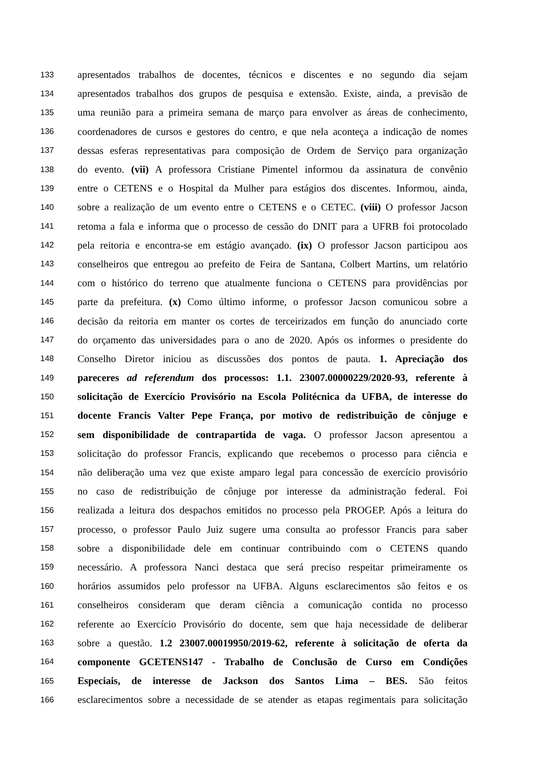133 apresentados trabalhos de docentes, técnicos e discentes e no segundo dia sejam
134 apresentados trabalhos dos grupos de pesquisa e extensão. Existe, ainda, a previsão de
135 uma reunião para a primeira semana de março para envolver as áreas de conhecimento,
136 coordenadores de cursos e gestores do centro, e que nela aconteça a indicação de nomes
137 dessas esferas representativas para composição de Ordem de Serviço para organização
138 do evento. (vii) A professora Cristiane Pimentel informou da assinatura de convênio
139 entre o CETENS e o Hospital da Mulher para estágios dos discentes. Informou, ainda,
140 sobre a realização de um evento entre o CETENS e o CETEC. (viii) O professor Jacson
141 retoma a fala e informa que o processo de cessão do DNIT para a UFRB foi protocolado
142 pela reitoria e encontra-se em estágio avançado. (ix) O professor Jacson participou aos
143 conselheiros que entregou ao prefeito de Feira de Santana, Colbert Martins, um relatório
144 com o histórico do terreno que atualmente funciona o CETENS para providências por
145 parte da prefeitura. (x) Como último informe, o professor Jacson comunicou sobre a
146 decisão da reitoria em manter os cortes de terceirizados em função do anunciado corte
147 do orçamento das universidades para o ano de 2020. Após os informes o presidente do
148 Conselho Diretor iniciou as discussões dos pontos de pauta. 1. Apreciação dos
149 pareceres ad referendum dos processos: 1.1. 23007.00000229/2020-93, referente à
150 solicitação de Exercício Provisório na Escola Politécnica da UFBA, de interesse do
151 docente Francis Valter Pepe França, por motivo de redistribuição de cônjuge e
152 sem disponibilidade de contrapartida de vaga. O professor Jacson apresentou a
153 solicitação do professor Francis, explicando que recebemos o processo para ciência e
154 não deliberação uma vez que existe amparo legal para concessão de exercício provisório
155 no caso de redistribuição de cônjuge por interesse da administração federal. Foi
156 realizada a leitura dos despachos emitidos no processo pela PROGEP. Após a leitura do
157 processo, o professor Paulo Juiz sugere uma consulta ao professor Francis para saber
158 sobre a disponibilidade dele em continuar contribuindo com o CETENS quando
159 necessário. A professora Nanci destaca que será preciso respeitar primeiramente os
160 horários assumidos pelo professor na UFBA. Alguns esclarecimentos são feitos e os
161 conselheiros consideram que deram ciência a comunicação contida no processo
162 referente ao Exercício Provisório do docente, sem que haja necessidade de deliberar
163 sobre a questão. 1.2 23007.00019950/2019-62, referente à solicitação de oferta da
164 componente GCETENS147 - Trabalho de Conclusão de Curso em Condições
165 Especiais, de interesse de Jackson dos Santos Lima – BES. São feitos
166 esclarecimentos sobre a necessidade de se atender as etapas regimentais para solicitação